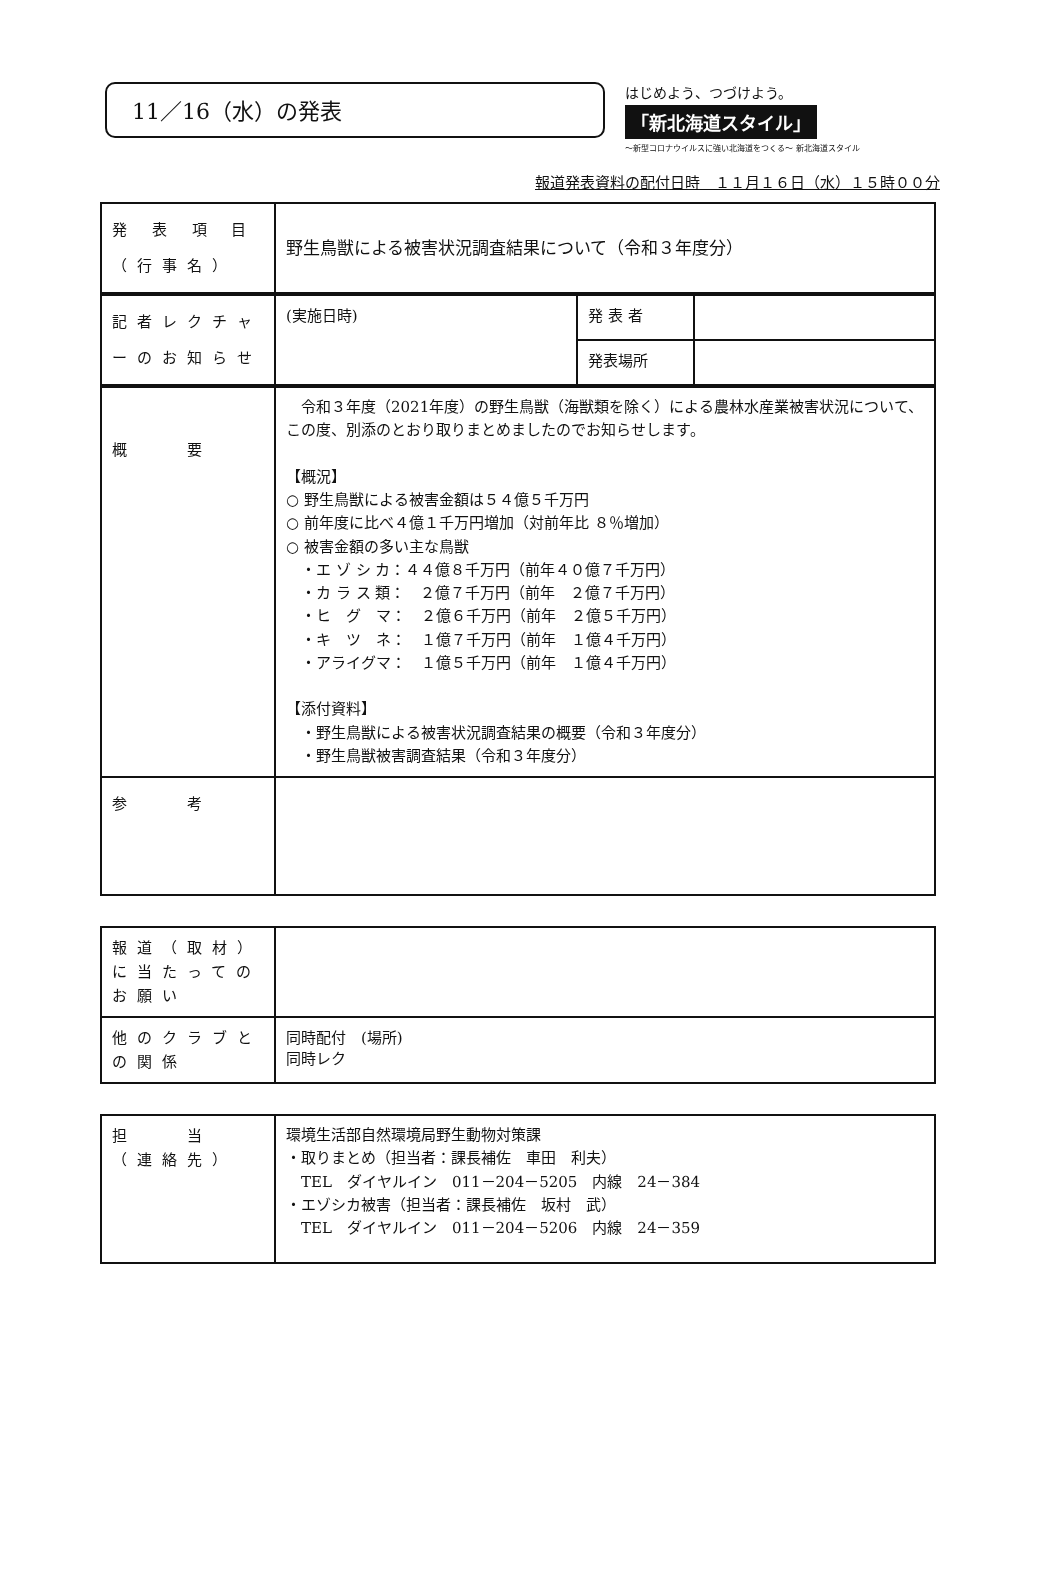11／16（水）の発表
はじめよう、つづけよう。
「新北海道スタイル」
～新型コロナウイルスに強い北海道をつくる～ 新北海道スタイル
報道発表資料の配付日時　１１月１６日（水）１５時００分
| 発 表 項 目 （行事名） | 野生鳥獣による被害状況調査結果について（令和３年度分） |
| 記者レクチャーのお知らせ | (実施日時) | 発 表 者 | |
| | | 発表場所 | |
| 概 要 | 令和３年度（2021年度）の野生鳥獣（海獣類を除く）による農林水産業被害状況について、この度、別添のとおり取りまとめましたのでお知らせします。 【概況】 ○ 野生鳥獣による被害金額は５４億５千万円 ○ 前年度に比べ４億１千万円増加（対前年比 ８％増加） ○ 被害金額の多い主な鳥獣 ・エ ゾ シ カ：４４億８千万円（前年４０億７千万円） ・カ ラ ス 類： ２億７千万円（前年 ２億７千万円） ・ヒ グ マ： ２億６千万円（前年 ２億５千万円） ・キ ツ ネ： １億７千万円（前年 １億４千万円） ・アライグマ： １億５千万円（前年 １億４千万円） 【添付資料】 ・野生鳥獣による被害状況調査結果の概要（令和３年度分） ・野生鳥獣被害調査結果（令和３年度分） |
| 参 考 | |
| 報道（取材）に当たってのお願い | |
| 他のクラブとの関係 | 同時配付 (場所) 同時レク |
| 担 当 （連絡先） | 環境生活部自然環境局野生動物対策課 ・取りまとめ（担当者：課長補佐 車田 利夫） TEL ダイヤルイン 011－204－5205 内線 24－384 ・エゾシカ被害（担当者：課長補佐 坂村 武） TEL ダイヤルイン 011－204－5206 内線 24－359 |